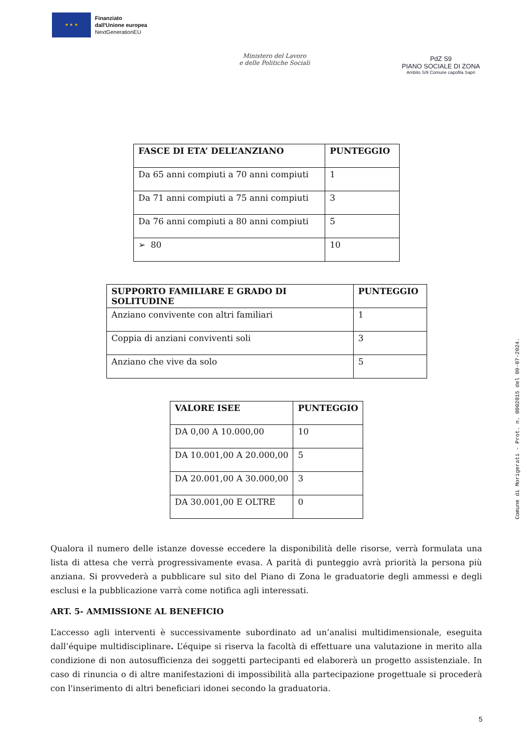★ ★ ★
Finanziato
dall'Unione europea
NextGenerationEU
Ministero del Lavoro
e delle Politiche Sociali
PdZ S9
PIANO SOCIALE DI ZONA
Ambito S/9 Comune capofila Sapri
| FASCE DI ETA’ DELL’ANZIANO | PUNTEGGIO |
| --- | --- |
| Da 65 anni compiuti a 70 anni compiuti | 1 |
| Da 71 anni compiuti a 75 anni compiuti | 3 |
| Da 76 anni compiuti a 80 anni compiuti | 5 |
| ➢ 80 | 10 |
| SUPPORTO FAMILIARE E GRADO DI SOLITUDINE | PUNTEGGIO |
| --- | --- |
| Anziano convivente con altri familiari | 1 |
| Coppia di anziani conviventi soli | 3 |
| Anziano che vive da solo | 5 |
| VALORE ISEE | PUNTEGGIO |
| --- | --- |
| DA 0,00 A 10.000,00 | 10 |
| DA 10.001,00 A 20.000,00 | 5 |
| DA 20.001,00 A 30.000,00 | 3 |
| DA 30.001,00 E OLTRE | 0 |
Qualora il numero delle istanze dovesse eccedere la disponibilità delle risorse, verrà formulata una lista di attesa che verrà progressivamente evasa. A parità di punteggio avrà priorità la persona più anziana. Si provvederà a pubblicare sul sito del Piano di Zona le graduatorie degli ammessi e degli esclusi e la pubblicazione varrà come notifica agli interessati.
ART. 5- AMMISSIONE AL BENEFICIO
L’accesso agli interventi è successivamente subordinato ad un’analisi multidimensionale, eseguita dall’équipe multidisciplinare. L’équipe si riserva la facoltà di effettuare una valutazione in merito alla condizione di non autosufficienza dei soggetti partecipanti ed elaborerà un progetto assistenziale. In caso di rinuncia o di altre manifestazioni di impossibilità alla partecipazione progettuale si procederà con l'inserimento di altri beneficiari idonei secondo la graduatoria.
5
Comune di Morigerati - Prot. n. 0002015 del 09-07-2024.